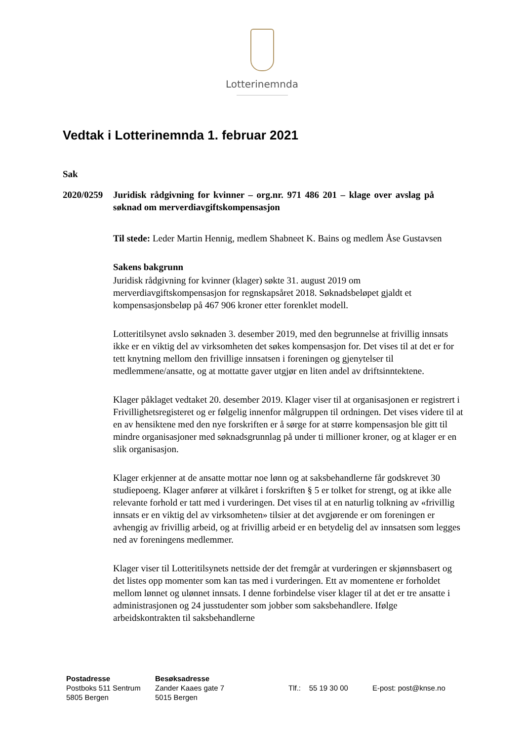Lotterinemnda
Vedtak i Lotterinemnda 1. februar 2021
Sak
2020/0259
Juridisk rådgivning for kvinner – org.nr. 971 486 201 – klage over avslag på søknad om merverdiavgiftskompensasjon
Til stede: Leder Martin Hennig, medlem Shabneet K. Bains og medlem Åse Gustavsen
Sakens bakgrunn
Juridisk rådgivning for kvinner (klager) søkte 31. august 2019 om merverdiavgiftskompensasjon for regnskapsåret 2018. Søknadsbeløpet gjaldt et kompensasjonsbeløp på 467 906 kroner etter forenklet modell.
Lotteritilsynet avslo søknaden 3. desember 2019, med den begrunnelse at frivillig innsats ikke er en viktig del av virksomheten det søkes kompensasjon for. Det vises til at det er for tett knytning mellom den frivillige innsatsen i foreningen og gjenytelser til medlemmene/ansatte, og at mottatte gaver utgjør en liten andel av driftsinntektene.
Klager påklaget vedtaket 20. desember 2019. Klager viser til at organisasjonen er registrert i Frivillighetsregisteret og er følgelig innenfor målgruppen til ordningen. Det vises videre til at en av hensiktene med den nye forskriften er å sørge for at større kompensasjon ble gitt til mindre organisasjoner med søknadsgrunnlag på under ti millioner kroner, og at klager er en slik organisasjon.
Klager erkjenner at de ansatte mottar noe lønn og at saksbehandlerne får godskrevet 30 studiepoeng. Klager anfører at vilkåret i forskriften § 5 er tolket for strengt, og at ikke alle relevante forhold er tatt med i vurderingen. Det vises til at en naturlig tolkning av «frivillig innsats er en viktig del av virksomheten» tilsier at det avgjørende er om foreningen er avhengig av frivillig arbeid, og at frivillig arbeid er en betydelig del av innsatsen som legges ned av foreningens medlemmer.
Klager viser til Lotteritilsynets nettside der det fremgår at vurderingen er skjønnsbasert og det listes opp momenter som kan tas med i vurderingen. Ett av momentene er forholdet mellom lønnet og ulønnet innsats. I denne forbindelse viser klager til at det er tre ansatte i administrasjonen og 24 jusstudenter som jobber som saksbehandlere. Ifølge arbeidskontrakten til saksbehandlerne
Postadresse
Postboks 511 Sentrum
5805 Bergen
Besøksadresse
Zander Kaaes gate 7
5015 Bergen
Tlf.: 55 19 30 00
E-post: post@knse.no